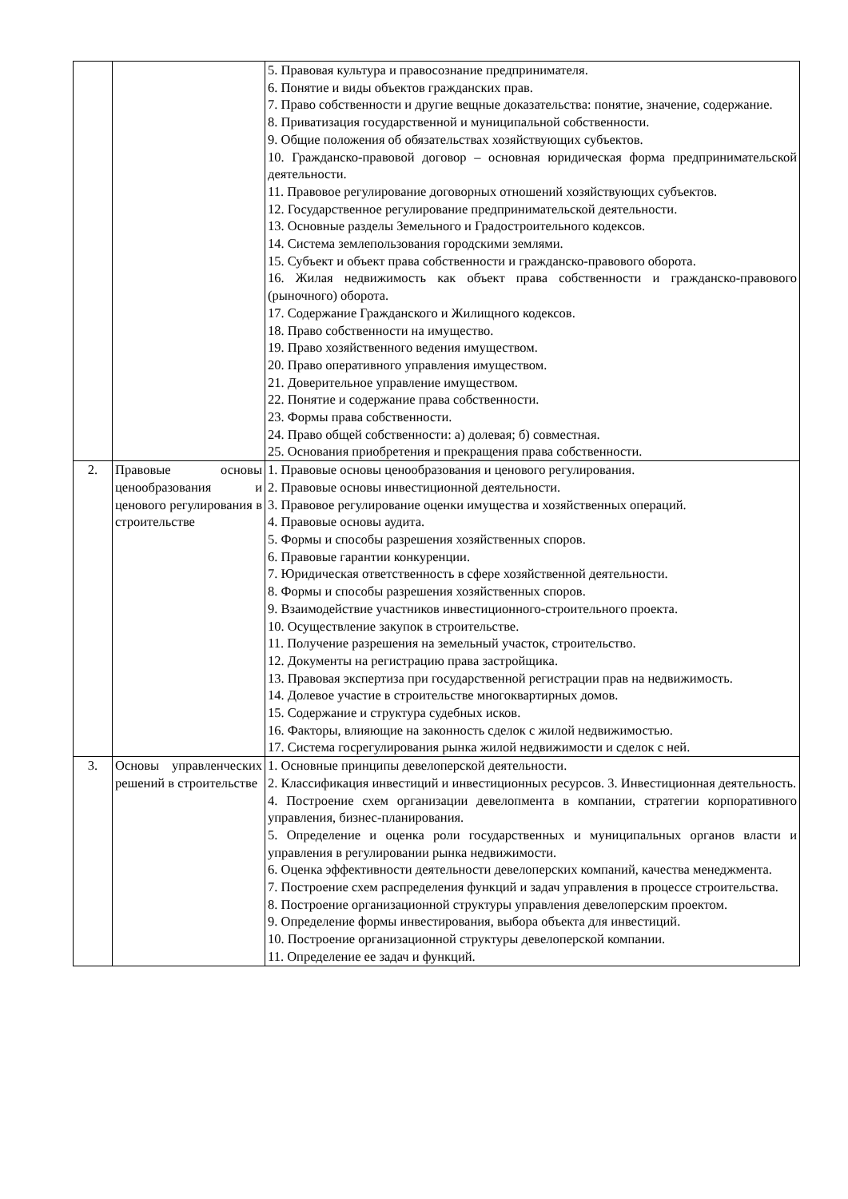| | | 5. Правовая культура и правосознание предпринимателя. 6. Понятие и виды объектов гражданских прав. 7. Право собственности и другие вещные доказательства: понятие, значение, содержание. 8. Приватизация государственной и муниципальной собственности. 9. Общие положения об обязательствах хозяйствующих субъектов. 10. Гражданско-правовой договор – основная юридическая форма предпринимательской деятельности. 11. Правовое регулирование договорных отношений хозяйствующих субъектов. 12. Государственное регулирование предпринимательской деятельности. 13. Основные разделы Земельного и Градостроительного кодексов. 14. Система землепользования городскими землями. 15. Субъект и объект права собственности и гражданско-правового оборота. 16. Жилая недвижимость как объект права собственности и гражданско-правового (рыночного) оборота. 17. Содержание Гражданского и Жилищного кодексов. 18. Право собственности на имущество. 19. Право хозяйственного ведения имуществом. 20. Право оперативного управления имуществом. 21. Доверительное управление имуществом. 22. Понятие и содержание права собственности. 23. Формы права собственности. 24. Право общей собственности: а) долевая; б) совместная. 25. Основания приобретения и прекращения права собственности. |
| 2. | Правовые основы ценообразования и ценового регулирования в строительстве | 1. Правовые основы ценообразования и ценового регулирования. 2. Правовые основы инвестиционной деятельности. 3. Правовое регулирование оценки имущества и хозяйственных операций. 4. Правовые основы аудита. 5. Формы и способы разрешения хозяйственных споров. 6. Правовые гарантии конкуренции. 7. Юридическая ответственность в сфере хозяйственной деятельности. 8. Формы и способы разрешения хозяйственных споров. 9. Взаимодействие участников инвестиционного-строительного проекта. 10. Осуществление закупок в строительстве. 11. Получение разрешения на земельный участок, строительство. 12. Документы на регистрацию права застройщика. 13. Правовая экспертиза при государственной регистрации прав на недвижимость. 14. Долевое участие в строительстве многоквартирных домов. 15. Содержание и структура судебных исков. 16. Факторы, влияющие на законность сделок с жилой недвижимостью. 17. Система госрегулирования рынка жилой недвижимости и сделок с ней. |
| 3. | Основы управленческих решений в строительстве | 1. Основные принципы девелоперской деятельности. 2. Классификация инвестиций и инвестиционных ресурсов. 3. Инвестиционная деятельность. 4. Построение схем организации девелопмента в компании, стратегии корпоративного управления, бизнес-планирования. 5. Определение и оценка роли государственных и муниципальных органов власти и управления в регулировании рынка недвижимости. 6. Оценка эффективности деятельности девелоперских компаний, качества менеджмента. 7. Построение схем распределения функций и задач управления в процессе строительства. 8. Построение организационной структуры управления девелоперским проектом. 9. Определение формы инвестирования, выбора объекта для инвестиций. 10. Построение организационной структуры девелоперской компании. 11. Определение ее задач и функций. |